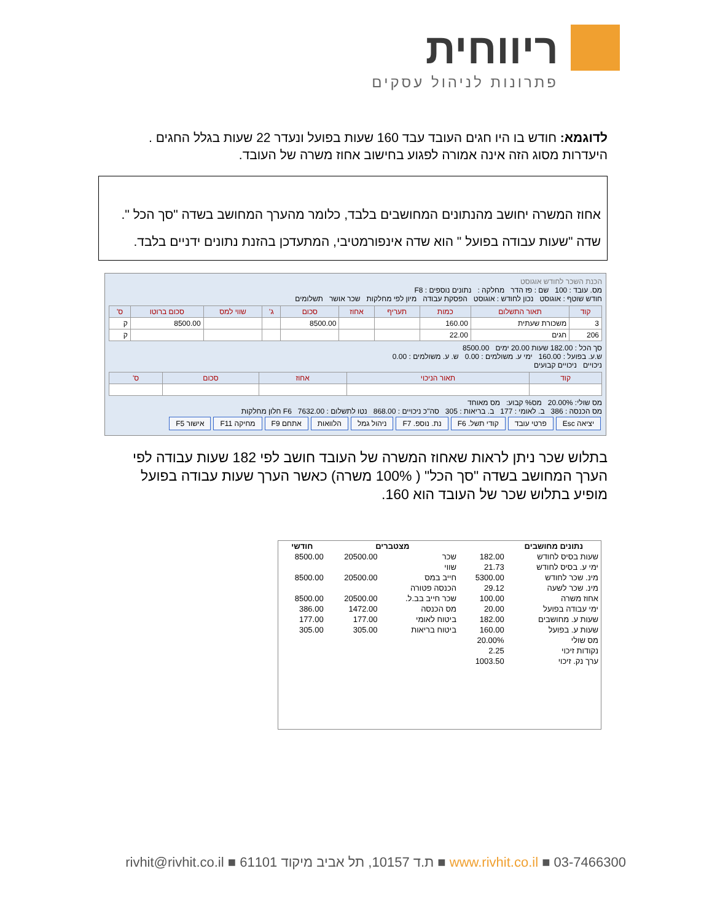ריווחית
פתרונות לניהול עסקים
לדוגמא: חודש בו היו חגים העובד עבד 160 שעות בפועל ונעדר 22 שעות בגלל החגים . היעדרות מסוג הזה אינה אמורה לפגוע בחישוב אחוז משרה של העובד.
אחוז המשרה יחושב מהנתונים המחושבים בלבד, כלומר מהערך המחושב בשדה "סך הכל ".
שדה "שעות עבודה בפועל " הוא שדה אינפורמטיבי, המתעדכן בהזנת נתונים ידניים בלבד.
הכנת השכר לחודש אוגוסט
מס. עובד : 100 שם : פז הדר מחלקה : נתונים נוספים : F8
חודש שוטף : אוגוסט נכון לחודש : אוגוסט הפסקת עבודה מיון לפי מחלקות שכר אושר תשלומים
| קוד | תאור התשלום | כמות | תעריף | אחוז | סכום | ג' | שווי למס | סכום ברוטו | ס' |
| --- | --- | --- | --- | --- | --- | --- | --- | --- | --- |
| 3 | משכורת שעתית | 160.00 | | | 8500.00 | | | 8500.00 | ק |
| 206 | חגים | 22.00 | | | | | | | ק |
סך הכל : 182.00 שעות 20.00 ימים 8500.00
ש.ע. בפועל : 160.00 ימי ע. משולמים : 0.00 ש. ע. משולמים : 0.00
ניכויים ניכויים קבועים
| קוד | תאור הניכוי | אחוז | סכום | ס' |
| --- | --- | --- | --- | --- |
מס שולי: 20.00% מס% קבוע: מס מאוחד
מס הכנסה : 386 ב. לאומי : 177 ב. בריאות : 305 סה"כ ניכויים : 868.00 נטו לתשלום : 7632.00 F6 חלון מחלקות
יציאה Esc פרטי עובד קודי תשל. F6 נת. נוספ. F7 ניהול גמל הלוואות אתחם F9 מחיקה F11 אישור F5
בתלוש שכר ניתן לראות שאחוז המשרה של העובד חושב לפי 182 שעות עבודה לפי הערך המחושב בשדה "סך הכל" ( 100% משרה) כאשר הערך שעות עבודה בפועל מופיע בתלוש שכר של העובד הוא 160.
| נתונים מחושבים | | מצטברים | | חודשי |
| --- | --- | --- | --- | --- |
| שעות בסיס לחודש | 182.00 | שכר | 20500.00 | 8500.00 |
| ימי ע. בסיס לחודש | 21.73 | שווי | | |
| מינ. שכר לחודש | 5300.00 | חייב במס | 20500.00 | 8500.00 |
| מינ. שכר לשעה | 29.12 | הכנסה פטורה | | |
| אחוז משרה | 100.00 | שכר חייב בב.ל. | 20500.00 | 8500.00 |
| ימי עבודה בפועל | 20.00 | מס הכנסה | 1472.00 | 386.00 |
| שעות ע. מחושבים | 182.00 | ביטוח לאומי | 177.00 | 177.00 |
| שעות ע. בפועל | 160.00 | ביטוח בריאות | 305.00 | 305.00 |
| מס שולי | 20.00% | | | |
| נקודות זיכוי | 2.25 | | | |
| ערך נק. זיכוי | 1003.50 | | | |
www.rivhit.co.il ■ 03-7466300 ■ ת.ד 10157, תל אביב מיקוד 61101 ■ rivhit@rivhit.co.il